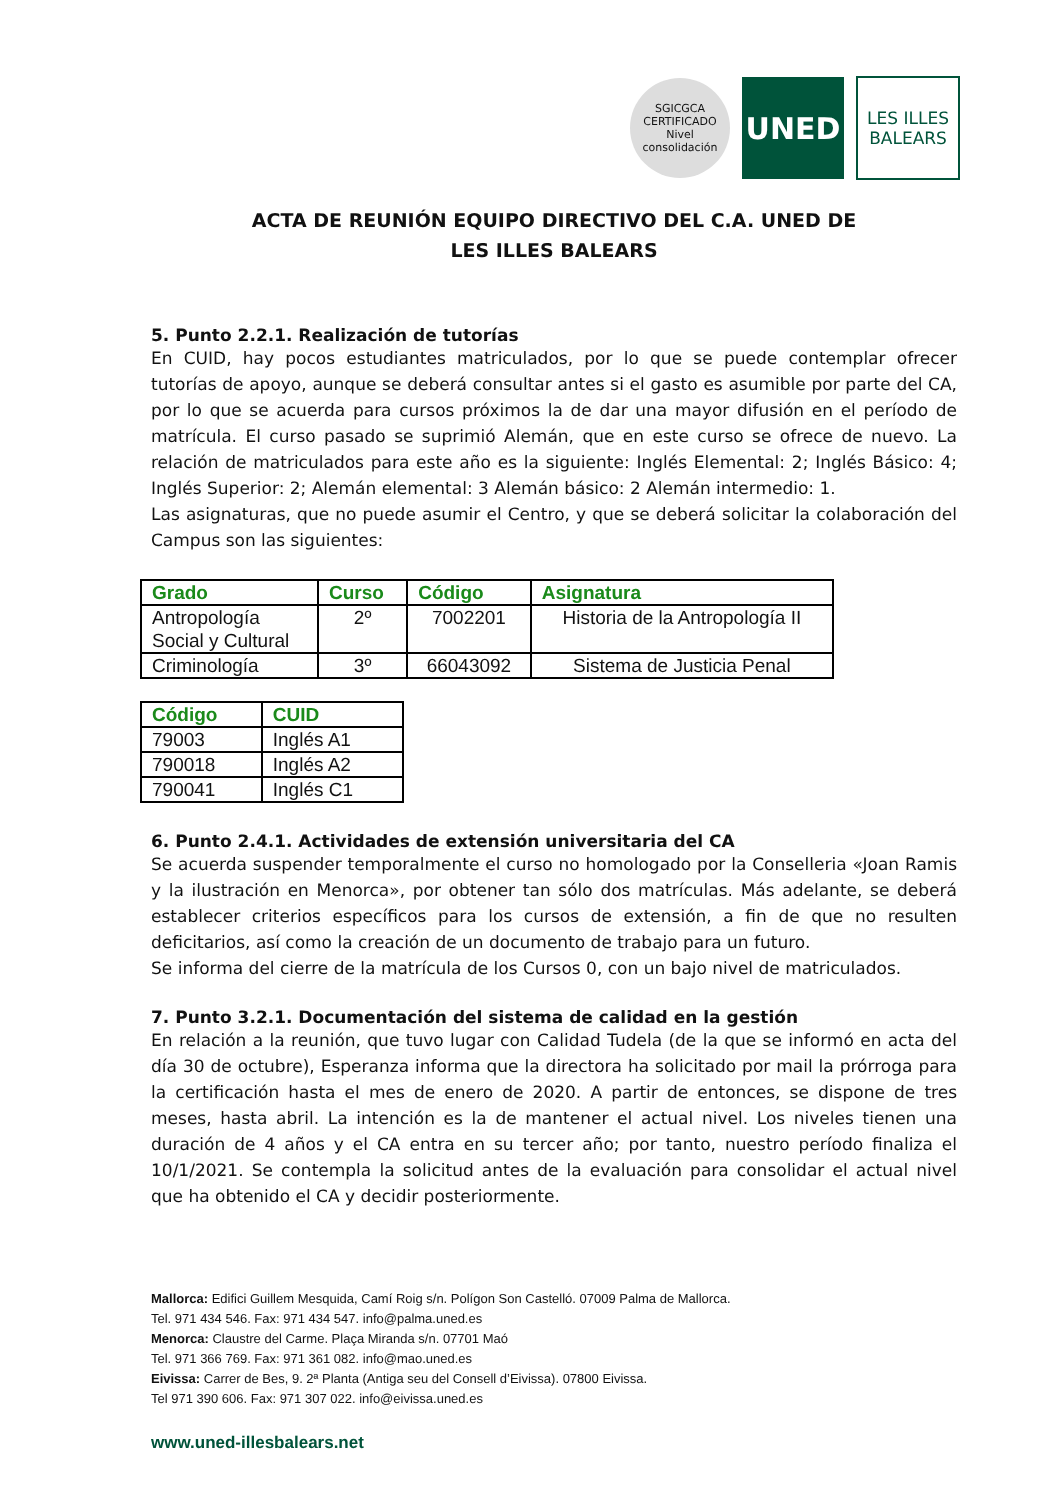SGICGCA
CERTIFICADO
Nivel consolidación
UNED
LES ILLES
BALEARS
ACTA DE REUNIÓN EQUIPO DIRECTIVO DEL C.A. UNED DE
LES ILLES BALEARS
5. Punto 2.2.1. Realización de tutorías
En CUID, hay pocos estudiantes matriculados, por lo que se puede contemplar ofrecer tutorías de apoyo, aunque se deberá consultar antes si el gasto es asumible por parte del CA, por lo que se acuerda para cursos próximos la de dar una mayor difusión en el período de matrícula. El curso pasado se suprimió Alemán, que en este curso se ofrece de nuevo. La relación de matriculados para este año es la siguiente: Inglés Elemental: 2; Inglés Básico: 4; Inglés Superior: 2; Alemán elemental: 3 Alemán básico: 2 Alemán intermedio: 1.
Las asignaturas, que no puede asumir el Centro, y que se deberá solicitar la colaboración del Campus son las siguientes:
| Grado | Curso | Código | Asignatura |
| --- | --- | --- | --- |
| Antropología Social y Cultural | 2º | 7002201 | Historia de la Antropología II |
| Criminología | 3º | 66043092 | Sistema de Justicia Penal |
| Código | CUID |
| --- | --- |
| 79003 | Inglés A1 |
| 790018 | Inglés A2 |
| 790041 | Inglés C1 |
6. Punto 2.4.1. Actividades de extensión universitaria del CA
Se acuerda suspender temporalmente el curso no homologado por la Conselleria «Joan Ramis y la ilustración en Menorca», por obtener tan sólo dos matrículas. Más adelante, se deberá establecer criterios específicos para los cursos de extensión, a fin de que no resulten deficitarios, así como la creación de un documento de trabajo para un futuro.
Se informa del cierre de la matrícula de los Cursos 0, con un bajo nivel de matriculados.
7. Punto 3.2.1. Documentación del sistema de calidad en la gestión
En relación a la reunión, que tuvo lugar con Calidad Tudela (de la que se informó en acta del día 30 de octubre), Esperanza informa que la directora ha solicitado por mail la prórroga para la certificación hasta el mes de enero de 2020. A partir de entonces, se dispone de tres meses, hasta abril. La intención es la de mantener el actual nivel. Los niveles tienen una duración de 4 años y el CA entra en su tercer año; por tanto, nuestro período finaliza el 10/1/2021. Se contempla la solicitud antes de la evaluación para consolidar el actual nivel que ha obtenido el CA y decidir posteriormente.
Mallorca: Edifici Guillem Mesquida, Camí Roig s/n. Polígon Son Castelló. 07009 Palma de Mallorca.
Tel. 971 434 546. Fax: 971 434 547. info@palma.uned.es
Menorca: Claustre del Carme. Plaça Miranda s/n. 07701 Maó
Tel. 971 366 769. Fax: 971 361 082. info@mao.uned.es
Eivissa: Carrer de Bes, 9. 2ª Planta (Antiga seu del Consell d’Eivissa). 07800 Eivissa.
Tel 971 390 606. Fax: 971 307 022. info@eivissa.uned.es
www.uned-illesbalears.net